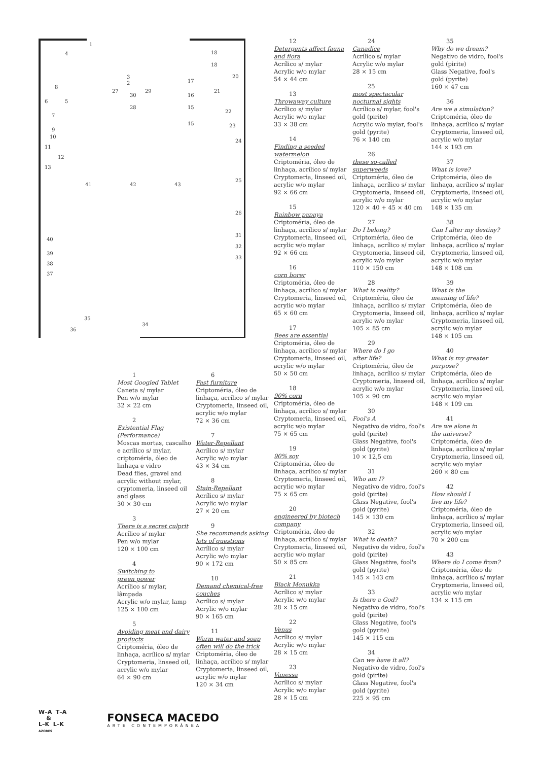1
4 18
18
20 3
2 17
8
27
30
29
16
21
6 5
28 15
22
7
15 23
9
10
24
11
12
13
41 42 43
25
26
31
40
32
39
33
38
37
35
34
36
1
Most Googled Tablet
Caneta s/ mylar
Pen w/o mylar
32 × 22 cm
2
Existential Flag
(Performance)
Moscas mortas, cascalho e acrílico s/ mylar, criptoméria, óleo de linhaça e vidro
Dead flies, gravel and acrylic without mylar, cryptomeria, linseed oil and glass
30 × 30 cm
3
There is a secret culprit
Acrílico s/ mylar
Pen w/o mylar
120 × 100 cm
4
Switching to
green power
Acrílico s/ mylar, lâmpada
Acrylic w/o mylar, lamp
125 × 100 cm
5
Avoiding meat and dairy products
Criptoméria, óleo de linhaça, acrílico s/ mylar Cryptomeria, linseed oil, acrylic w/o mylar
64 × 90 cm
6
Fast furniture
Criptoméria, óleo de linhaça, acrílico s/ mylar Cryptomeria, linseed oil, acrylic w/o mylar
72 × 36 cm
7
Water-Repellant
Acrílico s/ mylar
Acrylic w/o mylar
43 × 34 cm
8
Stain-Repellant
Acrílico s/ mylar
Acrylic w/o mylar
27 × 20 cm
9
She recommends asking lots of questions
Acrílico s/ mylar
Acrylic w/o mylar
90 × 172 cm
10
Demand chemical-free couches
Acrílico s/ mylar
Acrylic w/o mylar
90 × 165 cm
11
Warm water and soap often will do the trick
Criptoméria, óleo de linhaça, acrílico s/ mylar Cryptomeria, linseed oil, acrylic w/o mylar
120 × 34 cm
12
Detergents affect fauna and flora
Acrílico s/ mylar
Acrylic w/o mylar
54 × 44 cm
13
Throwaway culture
Acrílico s/ mylar
Acrylic w/o mylar
33 × 38 cm
14
Finding a seeded watermelon
Criptoméria, óleo de linhaça, acrílico s/ mylar Cryptomeria, linseed oil, acrylic w/o mylar
92 × 66 cm
15
Rainbow papaya
Criptoméria, óleo de linhaça, acrílico s/ mylar Cryptomeria, linseed oil, acrylic w/o mylar
92 × 66 cm
16
corn borer
Criptoméria, óleo de linhaça, acrílico s/ mylar Cryptomeria, linseed oil, acrylic w/o mylar
65 × 60 cm
17
Bees are essential
Criptoméria, óleo de linhaça, acrílico s/ mylar Cryptomeria, linseed oil, acrylic w/o mylar
50 × 50 cm
18
90% corn
Criptoméria, óleo de linhaça, acrílico s/ mylar Cryptomeria, linseed oil, acrylic w/o mylar
75 × 65 cm
19
90% soy
Criptoméria, óleo de linhaça, acrílico s/ mylar Cryptomeria, linseed oil, acrylic w/o mylar
75 × 65 cm
20
engineered by biotech company
Criptoméria, óleo de linhaça, acrílico s/ mylar Cryptomeria, linseed oil, acrylic w/o mylar
50 × 85 cm
21
Black Monukka
Acrílico s/ mylar
Acrylic w/o mylar
28 × 15 cm
22
Venus
Acrílico s/ mylar
Acrylic w/o mylar
28 × 15 cm
23
Vanessa
Acrílico s/ mylar
Acrylic w/o mylar
28 × 15 cm
24
Canadice
Acrílico s/ mylar
Acrylic w/o mylar
28 × 15 cm
25
most spectacular nocturnal sights
Acrílico s/ mylar, fool's gold (pirite)
Acrylic w/o mylar, fool's gold (pyrite)
76 × 140 cm
26
these so-called superweeds
Criptoméria, óleo de linhaça, acrílico s/ mylar Cryptomeria, linseed oil, acrylic w/o mylar
120 × 40 + 45 × 40 cm
27
Do I belong?
Criptoméria, óleo de linhaça, acrílico s/ mylar Cryptomeria, linseed oil, acrylic w/o mylar
110 × 150 cm
28
What is reality?
Criptoméria, óleo de linhaça, acrílico s/ mylar Cryptomeria, linseed oil, acrylic w/o mylar
105 × 85 cm
29
Where do I go
after life?
Criptoméria, óleo de linhaça, acrílico s/ mylar Cryptomeria, linseed oil, acrylic w/o mylar
105 × 90 cm
30
Fool's A
Negativo de vidro, fool's gold (pirite)
Glass Negative, fool's gold (pyrite)
10 × 12,5 cm
31
Who am I?
Negativo de vidro, fool's gold (pirite)
Glass Negative, fool's gold (pyrite)
145 × 130 cm
32
What is death?
Negativo de vidro, fool's gold (pirite)
Glass Negative, fool's gold (pyrite)
145 × 143 cm
33
Is there a God?
Negativo de vidro, fool's gold (pirite)
Glass Negative, fool's gold (pyrite)
145 × 115 cm
34
Can we have it all?
Negativo de vidro, fool's gold (pirite)
Glass Negative, fool's gold (pyrite)
225 × 95 cm
35
Why do we dream?
Negativo de vidro, fool's gold (pirite)
Glass Negative, fool's gold (pyrite)
160 × 47 cm
36
Are we a simulation?
Criptoméria, óleo de linhaça, acrílico s/ mylar Cryptomeria, linseed oil, acrylic w/o mylar
144 × 193 cm
37
What is love?
Criptoméria, óleo de linhaça, acrílico s/ mylar Cryptomeria, linseed oil, acrylic w/o mylar
148 × 135 cm
38
Can I alter my destiny?
Criptoméria, óleo de linhaça, acrílico s/ mylar Cryptomeria, linseed oil, acrylic w/o mylar
148 × 108 cm
39
What is the
meaning of life?
Criptoméria, óleo de linhaça, acrílico s/ mylar Cryptomeria, linseed oil, acrylic w/o mylar
148 × 105 cm
40
What is my greater purpose?
Criptoméria, óleo de linhaça, acrílico s/ mylar Cryptomeria, linseed oil, acrylic w/o mylar
148 × 109 cm
41
Are we alone in
the universe?
Criptoméria, óleo de linhaça, acrílico s/ mylar Cryptomeria, linseed oil, acrylic w/o mylar
260 × 80 cm
42
How should I
live my life?
Criptoméria, óleo de linhaça, acrílico s/ mylar Cryptomeria, linseed oil, acrylic w/o mylar
70 × 200 cm
43
Where do I come from?
Criptoméria, óleo de linhaça, acrílico s/ mylar Cryptomeria, linseed oil, acrylic w/o mylar
134 × 115 cm
W–A T–A
&
L–K L–K
AZORES
FONSECA MACEDO
ARTE CONTEMPORÂNEA